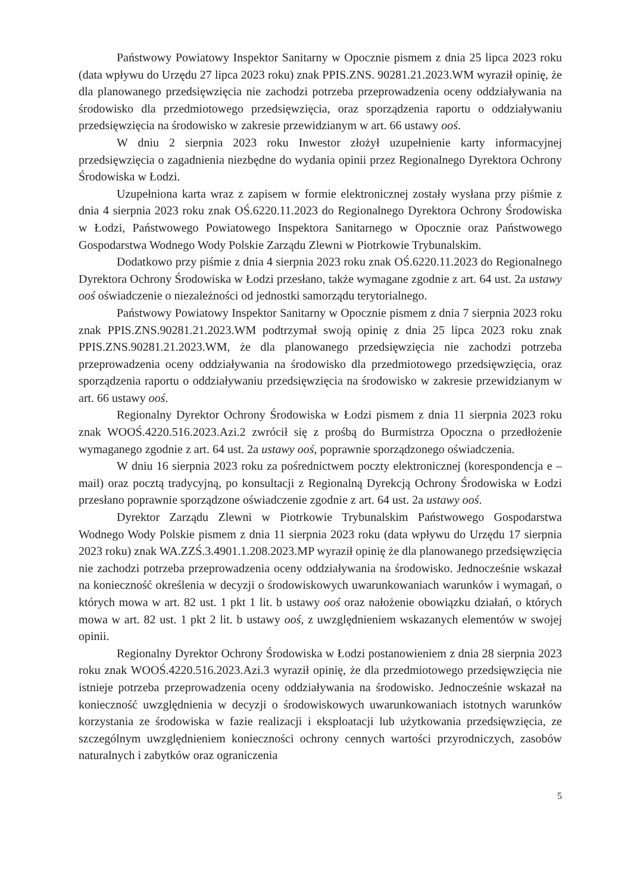Państwowy Powiatowy Inspektor Sanitarny w Opocznie pismem z dnia 25 lipca 2023 roku (data wpływu do Urzędu 27 lipca 2023 roku) znak PPIS.ZNS. 90281.21.2023.WM wyraził opinię, że dla planowanego przedsięwzięcia nie zachodzi potrzeba przeprowadzenia oceny oddziaływania na środowisko dla przedmiotowego przedsięwzięcia, oraz sporządzenia raportu o oddziaływaniu przedsięwzięcia na środowisko w zakresie przewidzianym w art. 66 ustawy ooś.
W dniu 2 sierpnia 2023 roku Inwestor złożył uzupełnienie karty informacyjnej przedsięwzięcia o zagadnienia niezbędne do wydania opinii przez Regionalnego Dyrektora Ochrony Środowiska w Łodzi.
Uzupełniona karta wraz z zapisem w formie elektronicznej zostały wysłana przy piśmie z dnia 4 sierpnia 2023 roku znak OŚ.6220.11.2023 do Regionalnego Dyrektora Ochrony Środowiska w Łodzi, Państwowego Powiatowego Inspektora Sanitarnego w Opocznie oraz Państwowego Gospodarstwa Wodnego Wody Polskie Zarządu Zlewni w Piotrkowie Trybunalskim.
Dodatkowo przy piśmie z dnia 4 sierpnia 2023 roku znak OŚ.6220.11.2023 do Regionalnego Dyrektora Ochrony Środowiska w Łodzi przesłano, także wymagane zgodnie z art. 64 ust. 2a ustawy ooś oświadczenie o niezależności od jednostki samorządu terytorialnego.
Państwowy Powiatowy Inspektor Sanitarny w Opocznie pismem z dnia 7 sierpnia 2023 roku znak PPIS.ZNS.90281.21.2023.WM podtrzymał swoją opinię z dnia 25 lipca 2023 roku znak PPIS.ZNS.90281.21.2023.WM, że dla planowanego przedsięwzięcia nie zachodzi potrzeba przeprowadzenia oceny oddziaływania na środowisko dla przedmiotowego przedsięwzięcia, oraz sporządzenia raportu o oddziaływaniu przedsięwzięcia na środowisko w zakresie przewidzianym w art. 66 ustawy ooś.
Regionalny Dyrektor Ochrony Środowiska w Łodzi pismem z dnia 11 sierpnia 2023 roku znak WOOŚ.4220.516.2023.Azi.2 zwrócił się z prośbą do Burmistrza Opoczna o przedłożenie wymaganego zgodnie z art. 64 ust. 2a ustawy ooś, poprawnie sporządzonego oświadczenia.
W dniu 16 sierpnia 2023 roku za pośrednictwem poczty elektronicznej (korespondencja e – mail) oraz pocztą tradycyjną, po konsultacji z Regionalną Dyrekcją Ochrony Środowiska w Łodzi przesłano poprawnie sporządzone oświadczenie zgodnie z art. 64 ust. 2a ustawy ooś.
Dyrektor Zarządu Zlewni w Piotrkowie Trybunalskim Państwowego Gospodarstwa Wodnego Wody Polskie pismem z dnia 11 sierpnia 2023 roku (data wpływu do Urzędu 17 sierpnia 2023 roku) znak WA.ZZŚ.3.4901.1.208.2023.MP wyraził opinię że dla planowanego przedsięwzięcia nie zachodzi potrzeba przeprowadzenia oceny oddziaływania na środowisko. Jednocześnie wskazał na konieczność określenia w decyzji o środowiskowych uwarunkowaniach warunków i wymagań, o których mowa w art. 82 ust. 1 pkt 1 lit. b ustawy ooś oraz nałożenie obowiązku działań, o których mowa w art. 82 ust. 1 pkt 2 lit. b ustawy ooś, z uwzględnieniem wskazanych elementów w swojej opinii.
Regionalny Dyrektor Ochrony Środowiska w Łodzi postanowieniem z dnia 28 sierpnia 2023 roku znak WOOŚ.4220.516.2023.Azi.3 wyraził opinię, że dla przedmiotowego przedsięwzięcia nie istnieje potrzeba przeprowadzenia oceny oddziaływania na środowisko. Jednocześnie wskazał na konieczność uwzględnienia w decyzji o środowiskowych uwarunkowaniach istotnych warunków korzystania ze środowiska w fazie realizacji i eksploatacji lub użytkowania przedsięwzięcia, ze szczególnym uwzględnieniem konieczności ochrony cennych wartości przyrodniczych, zasobów naturalnych i zabytków oraz ograniczenia
5